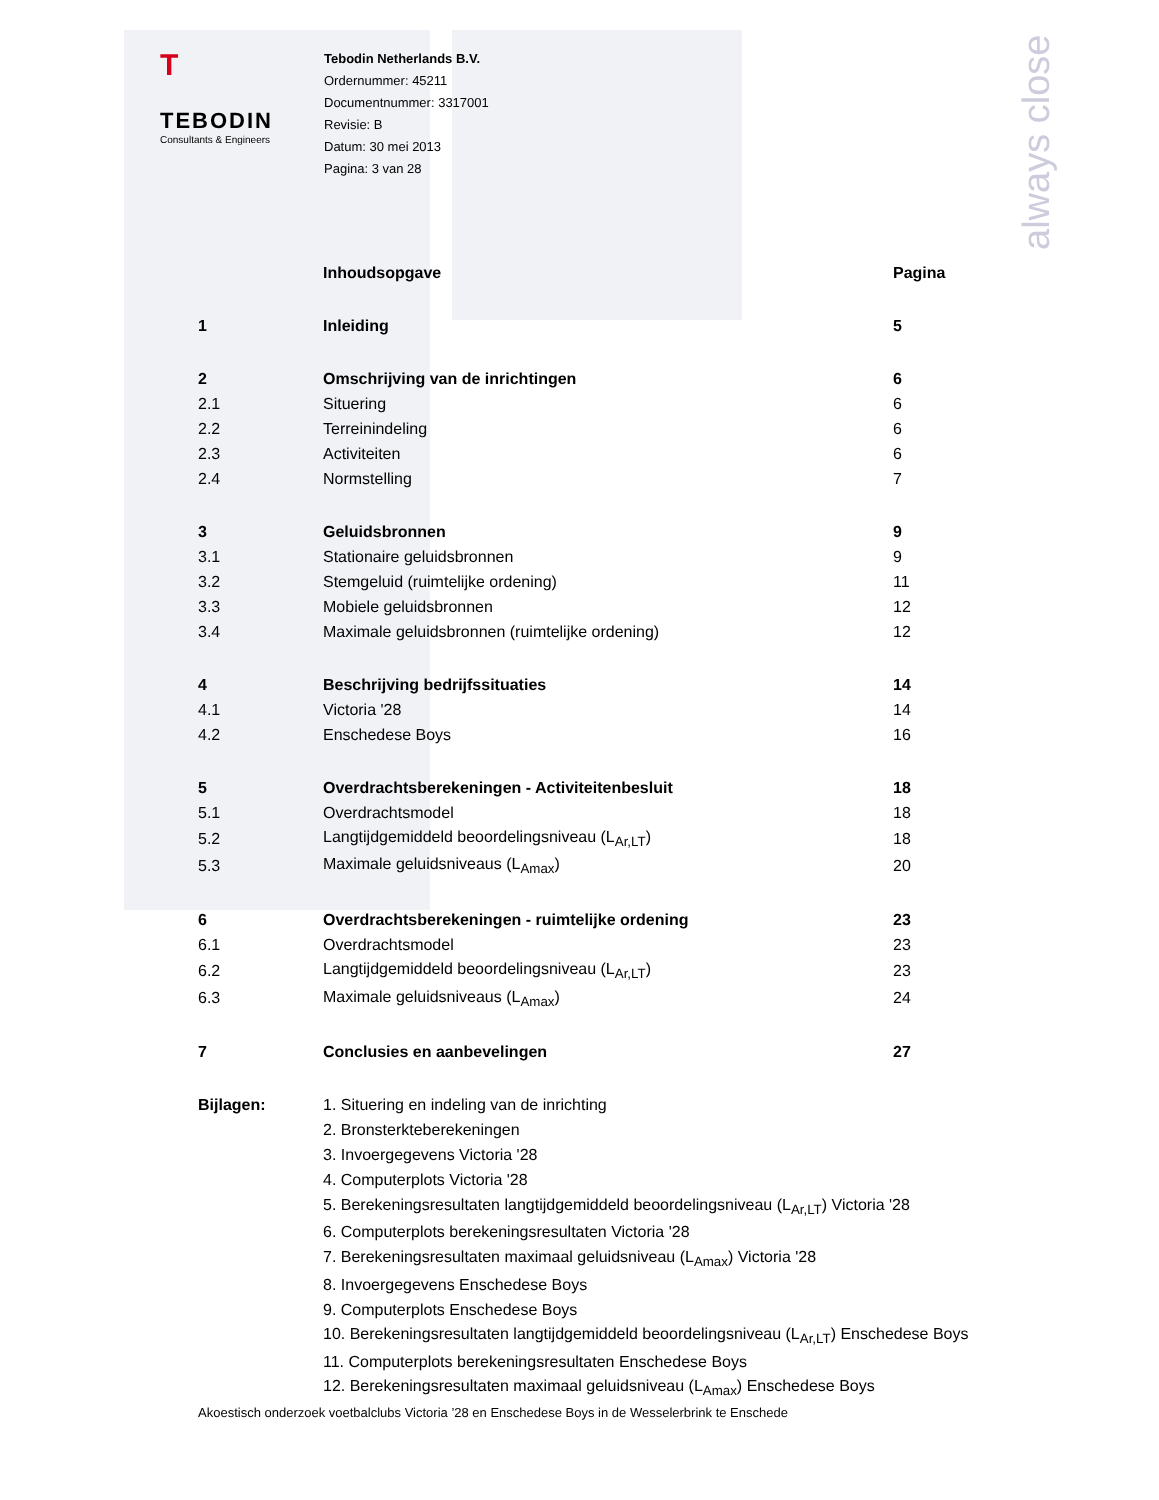always close
T
TEBODIN
Consultants & Engineers
Tebodin Netherlands B.V.
Ordernummer: 45211
Documentnummer: 3317001
Revisie: B
Datum: 30 mei 2013
Pagina: 3 van 28
| | Inhoudsopgave | Pagina |
| 1 | Inleiding | 5 |
| 2 | Omschrijving van de inrichtingen | 6 |
| 2.1 | Situering | 6 |
| 2.2 | Terreinindeling | 6 |
| 2.3 | Activiteiten | 6 |
| 2.4 | Normstelling | 7 |
| 3 | Geluidsbronnen | 9 |
| 3.1 | Stationaire geluidsbronnen | 9 |
| 3.2 | Stemgeluid (ruimtelijke ordening) | 11 |
| 3.3 | Mobiele geluidsbronnen | 12 |
| 3.4 | Maximale geluidsbronnen (ruimtelijke ordening) | 12 |
| 4 | Beschrijving bedrijfssituaties | 14 |
| 4.1 | Victoria '28 | 14 |
| 4.2 | Enschedese Boys | 16 |
| 5 | Overdrachtsberekeningen - Activiteitenbesluit | 18 |
| 5.1 | Overdrachtsmodel | 18 |
| 5.2 | Langtijdgemiddeld beoordelingsniveau (L<sub>Ar,LT</sub>) | 18 |
| 5.3 | Maximale geluidsniveaus (L<sub>Amax</sub>) | 20 |
| 6 | Overdrachtsberekeningen - ruimtelijke ordening | 23 |
| 6.1 | Overdrachtsmodel | 23 |
| 6.2 | Langtijdgemiddeld beoordelingsniveau (L<sub>Ar,LT</sub>) | 23 |
| 6.3 | Maximale geluidsniveaus (L<sub>Amax</sub>) | 24 |
| 7 | Conclusies en aanbevelingen | 27 |
| Bijlagen: | 1. Situering en indeling van de inrichting | |
| | 2. Bronsterkteberekeningen | |
| | 3. Invoergegevens Victoria '28 | |
| | 4. Computerplots Victoria '28 | |
| | 5. Berekeningsresultaten langtijdgemiddeld beoordelingsniveau (L<sub>Ar,LT</sub>) Victoria '28 | |
| | 6. Computerplots berekeningsresultaten Victoria '28 | |
| | 7. Berekeningsresultaten maximaal geluidsniveau (L<sub>Amax</sub>) Victoria '28 | |
| | 8. Invoergegevens Enschedese Boys | |
| | 9. Computerplots Enschedese Boys | |
| | 10. Berekeningsresultaten langtijdgemiddeld beoordelingsniveau (L<sub>Ar,LT</sub>) Enschedese Boys | |
| | 11. Computerplots berekeningsresultaten Enschedese Boys | |
| | 12. Berekeningsresultaten maximaal geluidsniveau (L<sub>Amax</sub>) Enschedese Boys | |
Akoestisch onderzoek voetbalclubs Victoria ’28 en Enschedese Boys in de Wesselerbrink te Enschede